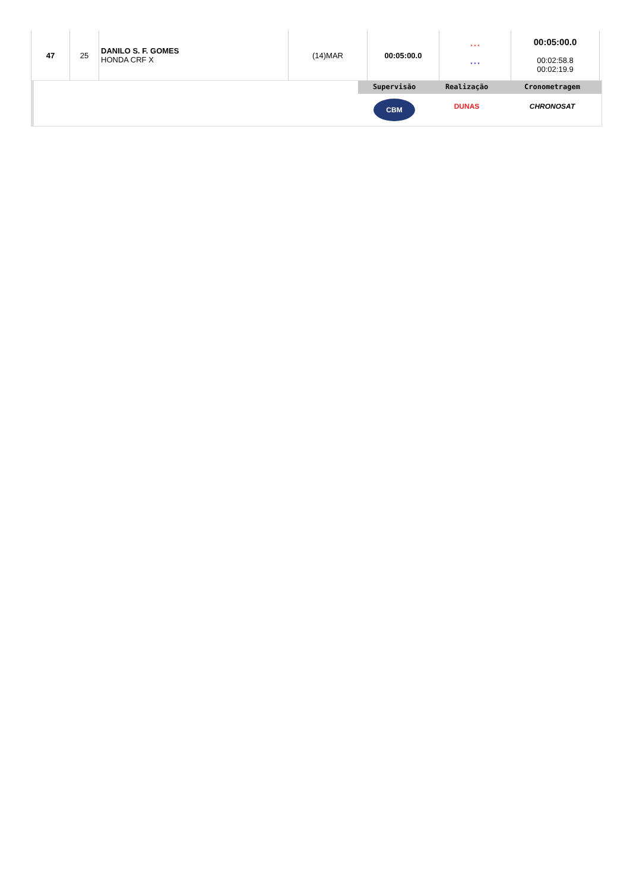| 47 | 25 | DANILO S. F. GOMES HONDA CRF X | (14)MAR | 00:05:00.0 | * * * * * * | 00:05:00.0 00:02:58.8 00:02:19.9 |
Supervisão
CBM
Realização
DUNAS
Cronometragem
CHRONOSAT